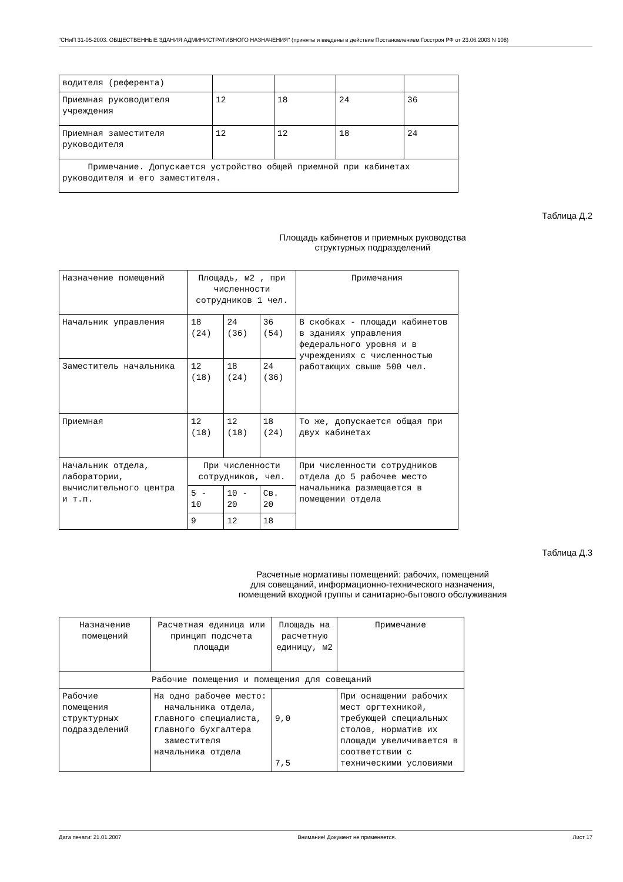"СНиП 31-05-2003. ОБЩЕСТВЕННЫЕ ЗДАНИЯ АДМИНИСТРАТИВНОГО НАЗНАЧЕНИЯ" (приняты и введены в действие Постановлением Госстроя РФ от 23.06.2003 N 108)
| водителя (референта) | | | | |
| Приемная руководителя учреждения | 12 | 18 | 24 | 36 |
| Приемная заместителя руководителя | 12 | 12 | 18 | 24 |
| Примечание. Допускается устройство общей приемной при кабинетах руководителя и его заместителя. | | | | |
Таблица Д.2
Площадь кабинетов и приемных руководства
структурных подразделений
| Назначение помещений | Площадь, м2 , при численности сотрудников 1 чел. | | | Примечания |
| --- | --- | --- | --- | --- |
| Начальник управления | 18 (24) | 24 (36) | 36 (54) | В скобках - площади кабинетов в зданиях управления федерального уровня и в учреждениях с численностью работающих свыше 500 чел. |
| Заместитель начальника | 12 (18) | 18 (24) | 24 (36) | |
| Приемная | 12 (18) | 12 (18) | 18 (24) | То же, допускается общая при двух кабинетах |
| Начальник отдела, лаборатории, вычислительного центра и т.п. | При численности сотрудников, чел. | | | При численности сотрудников отдела до 5 рабочее место начальника размещается в помещении отдела |
| | 5 - 10 | 10 - 20 | Св. 20 | |
| | 9 | 12 | 18 | |
Таблица Д.3
Расчетные нормативы помещений: рабочих, помещений
для совещаний, информационно-технического назначения,
помещений входной группы и санитарно-бытового обслуживания
| Назначение помещений | Расчетная единица или принцип подсчета площади | Площадь на расчетную единицу, м2 | Примечание |
| --- | --- | --- | --- |
| Рабочие помещения и помещения для совещаний | | | |
| Рабочие помещения структурных подразделений | На одно рабочее место: начальника отдела, главного специалиста, главного бухгалтера заместителя начальника отдела | 9,0 7,5 | При оснащении рабочих мест оргтехникой, требующей специальных столов, норматив их площади увеличивается в соответствии с техническими условиями |
Дата печати: 21.01.2007 Внимание! Документ не применяется. Лист 17